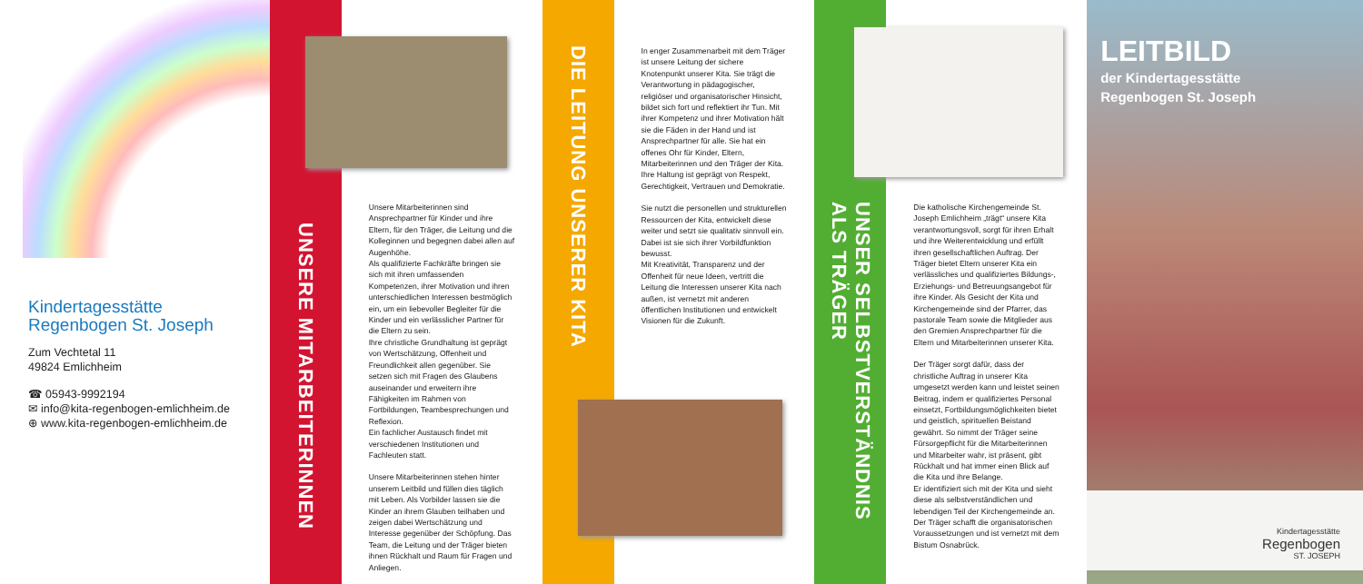Kindertagesstätte
Regenbogen St. Joseph
Zum Vechtetal 11
49824 Emlichheim
☎ 05943-9992194
✉ info@kita-regenbogen-emlichheim.de
⊕ www.kita-regenbogen-emlichheim.de
UNSERE MITARBEITERINNEN
Unsere Mitarbeiterinnen sind Ansprechpartner für Kinder und ihre Eltern, für den Träger, die Leitung und die Kolleginnen und begegnen dabei allen auf Augenhöhe.
Als qualifizierte Fachkräfte bringen sie sich mit ihren umfassenden Kompetenzen, ihrer Motivation und ihren unterschiedlichen Interessen bestmöglich ein, um ein liebevoller Begleiter für die Kinder und ein verlässlicher Partner für die Eltern zu sein.
Ihre christliche Grundhaltung ist geprägt von Wertschätzung, Offenheit und Freundlichkeit allen gegenüber. Sie setzen sich mit Fragen des Glaubens auseinander und erweitern ihre Fähigkeiten im Rahmen von Fortbildungen, Teambesprechungen und Reflexion.
Ein fachlicher Austausch findet mit verschiedenen Institutionen und Fachleuten statt.
Unsere Mitarbeiterinnen stehen hinter unserem Leitbild und füllen dies täglich mit Leben. Als Vorbilder lassen sie die Kinder an ihrem Glauben teilhaben und zeigen dabei Wertschätzung und Interesse gegenüber der Schöpfung. Das Team, die Leitung und der Träger bieten ihnen Rückhalt und Raum für Fragen und Anliegen.
DIE LEITUNG UNSERER KITA
In enger Zusammenarbeit mit dem Träger ist unsere Leitung der sichere Knotenpunkt unserer Kita. Sie trägt die Verantwortung in pädagogischer, religiöser und organisatorischer Hinsicht, bildet sich fort und reflektiert ihr Tun. Mit ihrer Kompetenz und ihrer Motivation hält sie die Fäden in der Hand und ist Ansprechpartner für alle. Sie hat ein offenes Ohr für Kinder, Eltern, Mitarbeiterinnen und den Träger der Kita. Ihre Haltung ist geprägt von Respekt, Gerechtigkeit, Vertrauen und Demokratie.
Sie nutzt die personellen und strukturellen Ressourcen der Kita, entwickelt diese weiter und setzt sie qualitativ sinnvoll ein. Dabei ist sie sich ihrer Vorbildfunktion bewusst.
Mit Kreativität, Transparenz und der Offenheit für neue Ideen, vertritt die Leitung die Interessen unserer Kita nach außen, ist vernetzt mit anderen öffentlichen Institutionen und entwickelt Visionen für die Zukunft.
UNSER SELBSTVERSTÄNDNIS ALS TRÄGER
Die katholische Kirchengemeinde St. Joseph Emlichheim „trägt“ unsere Kita verantwortungsvoll, sorgt für ihren Erhalt und ihre Weiterentwicklung und erfüllt ihren gesellschaftlichen Auftrag. Der Träger bietet Eltern unserer Kita ein verlässliches und qualifiziertes Bildungs-, Erziehungs- und Betreuungsangebot für ihre Kinder. Als Gesicht der Kita und Kirchengemeinde sind der Pfarrer, das pastorale Team sowie die Mitglieder aus den Gremien Ansprechpartner für die Eltern und Mitarbeiterinnen unserer Kita.
Der Träger sorgt dafür, dass der christliche Auftrag in unserer Kita umgesetzt werden kann und leistet seinen Beitrag, indem er qualifiziertes Personal einsetzt, Fortbildungsmöglichkeiten bietet und geistlich, spirituellen Beistand gewährt. So nimmt der Träger seine Fürsorgepflicht für die Mitarbeiterinnen und Mitarbeiter wahr, ist präsent, gibt Rückhalt und hat immer einen Blick auf die Kita und ihre Belange.
Er identifiziert sich mit der Kita und sieht diese als selbstverständlichen und lebendigen Teil der Kirchengemeinde an. Der Träger schafft die organisatorischen Voraussetzungen und ist vernetzt mit dem Bistum Osnabrück.
LEITBILD
der Kindertagesstätte
Regenbogen St. Joseph
Kindertagesstätte
Regenbogen
ST. JOSEPH